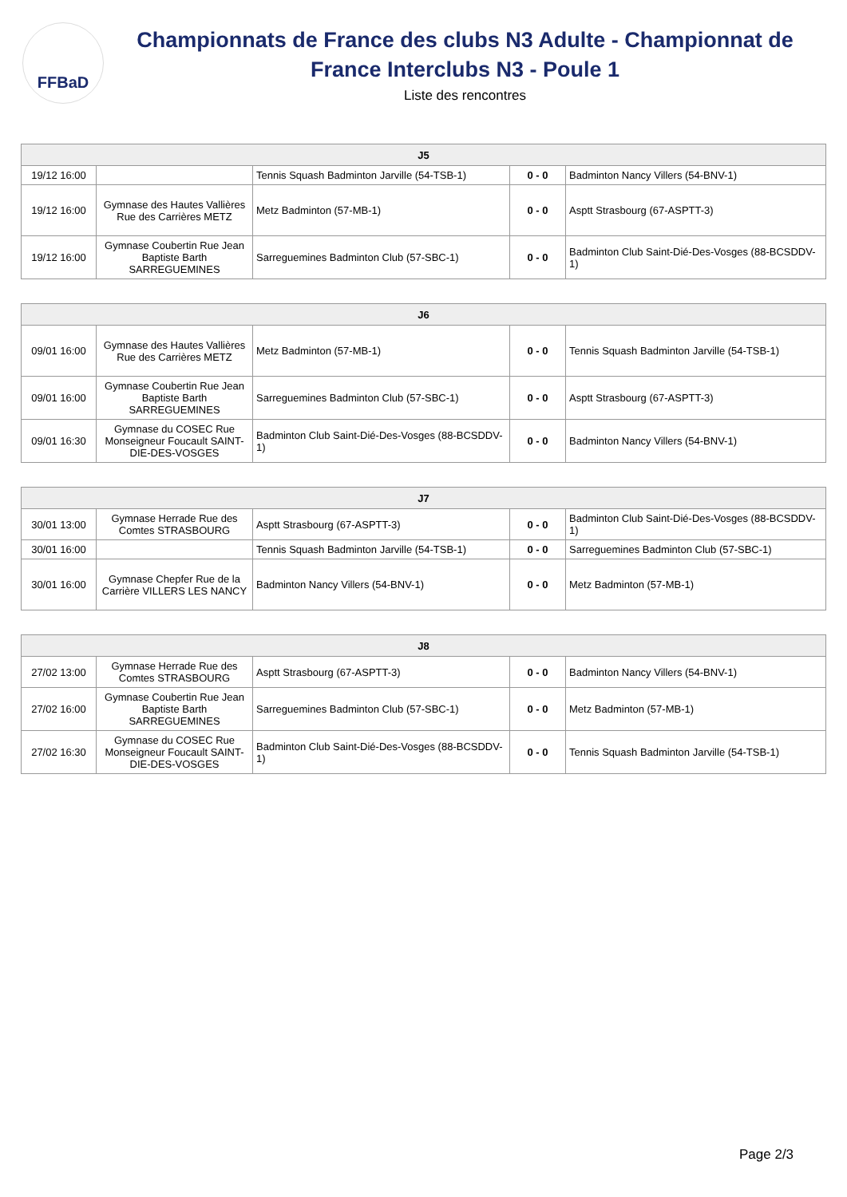FFBaD
Championnats de France des clubs N3 Adulte - Championnat de France Interclubs N3 - Poule 1
Liste des rencontres
| J5 | | | | |
| --- | --- | --- | --- | --- |
| 19/12 16:00 | | Tennis Squash Badminton Jarville (54-TSB-1) | 0 - 0 | Badminton Nancy Villers (54-BNV-1) |
| 19/12 16:00 | Gymnase des Hautes Vallières Rue des Carrières METZ | Metz Badminton (57-MB-1) | 0 - 0 | Asptt Strasbourg (67-ASPTT-3) |
| 19/12 16:00 | Gymnase Coubertin Rue Jean Baptiste Barth SARREGUEMINES | Sarreguemines Badminton Club (57-SBC-1) | 0 - 0 | Badminton Club Saint-Dié-Des-Vosges (88-BCSDDV-1) |
| J6 | | | | |
| --- | --- | --- | --- | --- |
| 09/01 16:00 | Gymnase des Hautes Vallières Rue des Carrières METZ | Metz Badminton (57-MB-1) | 0 - 0 | Tennis Squash Badminton Jarville (54-TSB-1) |
| 09/01 16:00 | Gymnase Coubertin Rue Jean Baptiste Barth SARREGUEMINES | Sarreguemines Badminton Club (57-SBC-1) | 0 - 0 | Asptt Strasbourg (67-ASPTT-3) |
| 09/01 16:30 | Gymnase du COSEC Rue Monseigneur Foucault SAINT-DIE-DES-VOSGES | Badminton Club Saint-Dié-Des-Vosges (88-BCSDDV-1) | 0 - 0 | Badminton Nancy Villers (54-BNV-1) |
| J7 | | | | |
| --- | --- | --- | --- | --- |
| 30/01 13:00 | Gymnase Herrade Rue des Comtes STRASBOURG | Asptt Strasbourg (67-ASPTT-3) | 0 - 0 | Badminton Club Saint-Dié-Des-Vosges (88-BCSDDV-1) |
| 30/01 16:00 | | Tennis Squash Badminton Jarville (54-TSB-1) | 0 - 0 | Sarreguemines Badminton Club (57-SBC-1) |
| 30/01 16:00 | Gymnase Chepfer Rue de la Carrière VILLERS LES NANCY | Badminton Nancy Villers (54-BNV-1) | 0 - 0 | Metz Badminton (57-MB-1) |
| J8 | | | | |
| --- | --- | --- | --- | --- |
| 27/02 13:00 | Gymnase Herrade Rue des Comtes STRASBOURG | Asptt Strasbourg (67-ASPTT-3) | 0 - 0 | Badminton Nancy Villers (54-BNV-1) |
| 27/02 16:00 | Gymnase Coubertin Rue Jean Baptiste Barth SARREGUEMINES | Sarreguemines Badminton Club (57-SBC-1) | 0 - 0 | Metz Badminton (57-MB-1) |
| 27/02 16:30 | Gymnase du COSEC Rue Monseigneur Foucault SAINT-DIE-DES-VOSGES | Badminton Club Saint-Dié-Des-Vosges (88-BCSDDV-1) | 0 - 0 | Tennis Squash Badminton Jarville (54-TSB-1) |
Page 2/3